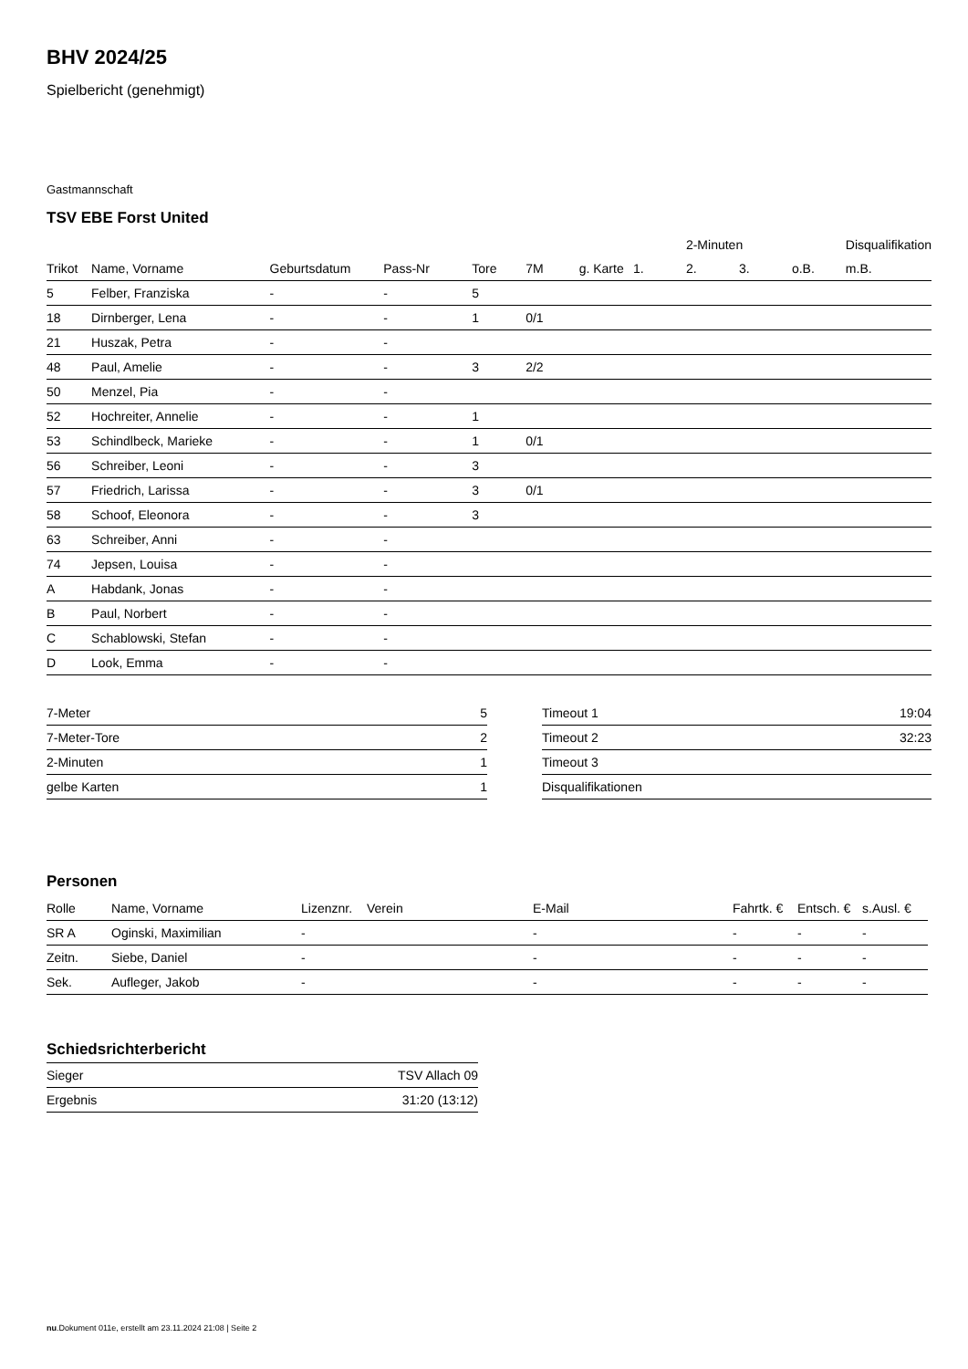BHV 2024/25
Spielbericht (genehmigt)
Gastmannschaft
TSV EBE Forst United
| | | | | | | | | 2-Minuten | | | Disqualifikation |
| --- | --- | --- | --- | --- | --- | --- | --- | --- | --- | --- | --- |
| Trikot | Name, Vorname | Geburtsdatum | Pass-Nr | Tore | 7M | g. Karte | 1. | 2. | 3. | o.B. | m.B. |
| 5 | Felber, Franziska | - | - | 5 | | | | | | | |
| 18 | Dirnberger, Lena | - | - | 1 | 0/1 | | | | | | |
| 21 | Huszak, Petra | - | - | | | | | | | | |
| 48 | Paul, Amelie | - | - | 3 | 2/2 | | | | | | |
| 50 | Menzel, Pia | - | - | | | | | | | | |
| 52 | Hochreiter, Annelie | - | - | 1 | | | | | | | |
| 53 | Schindlbeck, Marieke | - | - | 1 | 0/1 | | | | | | |
| 56 | Schreiber, Leoni | - | - | 3 | | | | | | | |
| 57 | Friedrich, Larissa | - | - | 3 | 0/1 | | | | | | |
| 58 | Schoof, Eleonora | - | - | 3 | | | | | | | |
| 63 | Schreiber, Anni | - | - | | | | | | | | |
| 74 | Jepsen, Louisa | - | - | | | | | | | | |
| A | Habdank, Jonas | - | - | | | | | | | | |
| B | Paul, Norbert | - | - | | | | | | | | |
| C | Schablowski, Stefan | - | - | | | | | | | | |
| D | Look, Emma | - | - | | | | | | | | |
| 7-Meter | 5 |
| 7-Meter-Tore | 2 |
| 2-Minuten | 1 |
| gelbe Karten | 1 |
| Timeout 1 | 19:04 |
| Timeout 2 | 32:23 |
| Timeout 3 | |
| Disqualifikationen | |
Personen
| Rolle | Name, Vorname | Lizenznr. | Verein | E-Mail | Fahrtk. € | Entsch. € | s.Ausl. € |
| --- | --- | --- | --- | --- | --- | --- | --- |
| SR A | Oginski, Maximilian | - | | - | - | - | - |
| Zeitn. | Siebe, Daniel | - | | - | - | - | - |
| Sek. | Aufleger, Jakob | - | | - | - | - | - |
Schiedsrichterbericht
| Sieger | TSV Allach 09 |
| Ergebnis | 31:20 (13:12) |
nu.Dokument 011e, erstellt am 23.11.2024 21:08 | Seite 2